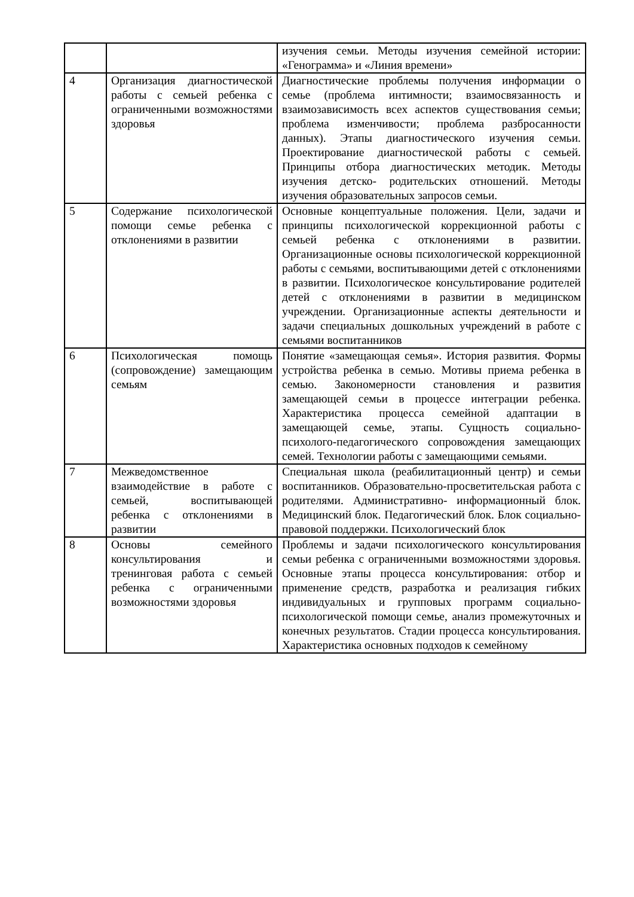| | | изучения семьи. Методы изучения семейной истории: «Генограмма» и «Линия времени» |
| 4 | Организация диагностической работы с семьей ребенка с ограниченными возможностями здоровья | Диагностические проблемы получения информации о семье (проблема интимности; взаимосвязанность и взаимозависимость всех аспектов существования семьи; проблема изменчивости; проблема разбросанности данных). Этапы диагностического изучения семьи. Проектирование диагностической работы с семьей. Принципы отбора диагностических методик. Методы изучения детско- родительских отношений. Методы изучения образовательных запросов семьи. |
| 5 | Содержание психологической помощи семье ребенка с отклонениями в развитии | Основные концептуальные положения. Цели, задачи и принципы психологической коррекционной работы с семьей ребенка с отклонениями в развитии. Организационные основы психологической коррекционной работы с семьями, воспитывающими детей с отклонениями в развитии. Психологическое консультирование родителей детей с отклонениями в развитии в медицинском учреждении. Организационные аспекты деятельности и задачи специальных дошкольных учреждений в работе с семьями воспитанников |
| 6 | Психологическая помощь (сопровождение) замещающим семьям | Понятие «замещающая семья». История развития. Формы устройства ребенка в семью. Мотивы приема ребенка в семью. Закономерности становления и развития замещающей семьи в процессе интеграции ребенка. Характеристика процесса семейной адаптации в замещающей семье, этапы. Сущность социально- психолого-педагогического сопровождения замещающих семей. Технологии работы с замещающими семьями. |
| 7 | Межведомственное взаимодействие в работе с семьей, воспитывающей ребенка с отклонениями в развитии | Специальная школа (реабилитационный центр) и семьи воспитанников. Образовательно-просветительская работа с родителями. Административно- информационный блок. Медицинский блок. Педагогический блок. Блок социально-правовой поддержки. Психологический блок |
| 8 | Основы семейного консультирования и тренинговая работа с семьей ребенка с ограниченными возможностями здоровья | Проблемы и задачи психологического консультирования семьи ребенка с ограниченными возможностями здоровья. Основные этапы процесса консультирования: отбор и применение средств, разработка и реализация гибких индивидуальных и групповых программ социально-психологической помощи семье, анализ промежуточных и конечных результатов. Стадии процесса консультирования. Характеристика основных подходов к семейному |